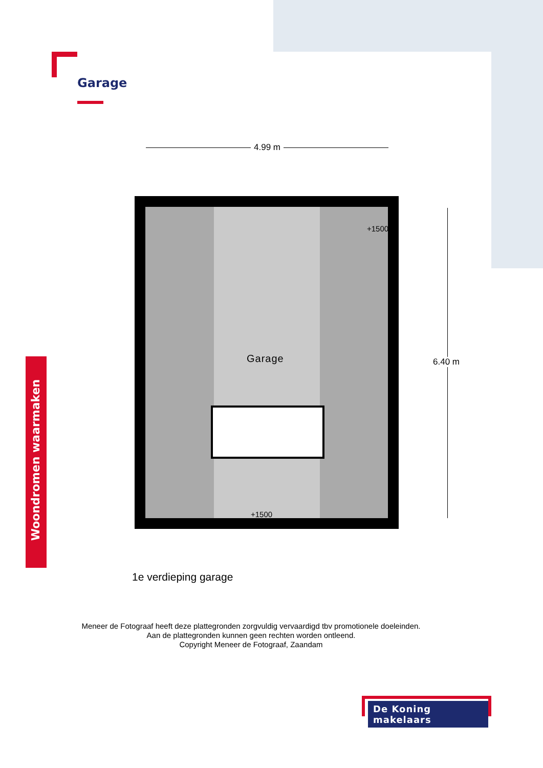Garage
Woondromen waarmaken
4.99 m
+1500
Garage
+1500
6.40 m
1e verdieping garage
Meneer de Fotograaf heeft deze plattegronden zorgvuldig vervaardigd tbv promotionele doeleinden.
Aan de plattegronden kunnen geen rechten worden ontleend.
Copyright Meneer de Fotograaf, Zaandam
De Koning makelaars